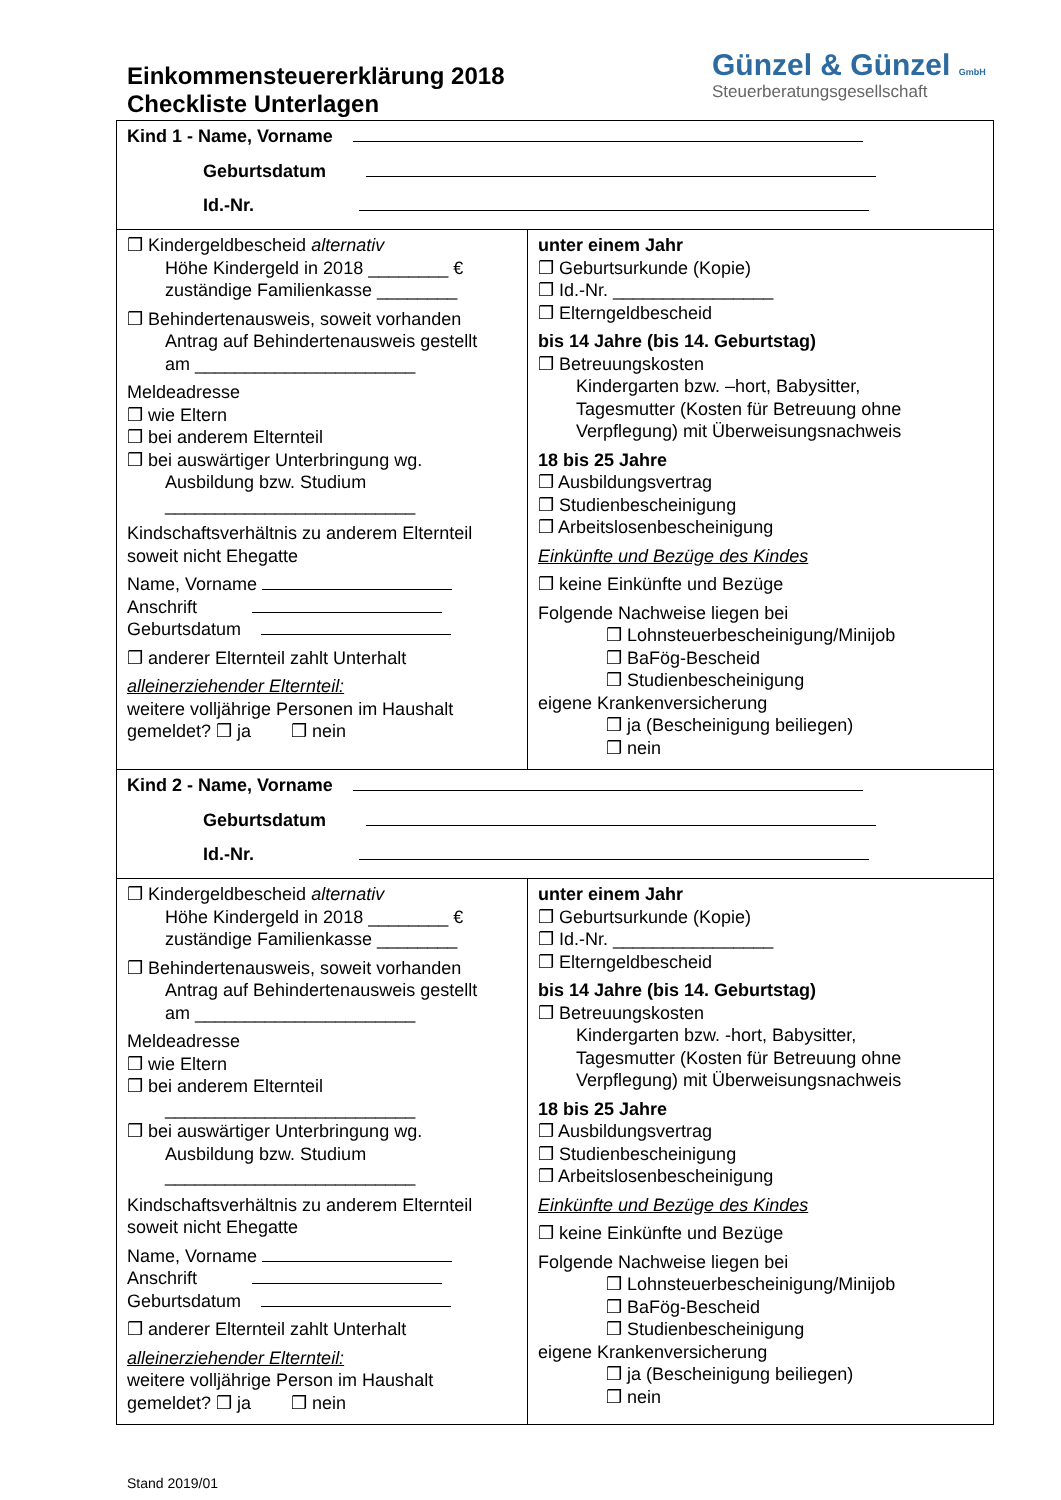Einkommensteuererklärung 2018
Checkliste Unterlagen
Günzel & Günzel GmbH
Steuerberatungsgesellschaft
| Kind 1 - Name, Vorname Geburtsdatum Id.-Nr. | |
| ❒ Kindergeldbescheid alternativ Höhe Kindergeld in 2018 ________ € zuständige Familienkasse ________ ❒ Behindertenausweis, soweit vorhanden Antrag auf Behindertenausweis gestellt am ______________________ Meldeadresse ❒ wie Eltern ❒ bei anderem Elternteil ❒ bei auswärtiger Unterbringung wg. Ausbildung bzw. Studium _________________________ Kindschaftsverhältnis zu anderem Elternteil soweit nicht Ehegatte Name, Vorname Anschrift Geburtsdatum ❒ anderer Elternteil zahlt Unterhalt alleinerziehender Elternteil: weitere volljährige Personen im Haushalt gemeldet? ❒ ja ❒ nein | unter einem Jahr ❒ Geburtsurkunde (Kopie) ❒ Id.-Nr. ________________ ❒ Elterngeldbescheid bis 14 Jahre (bis 14. Geburtstag) ❒ Betreuungskosten Kindergarten bzw. –hort, Babysitter, Tagesmutter (Kosten für Betreuung ohne Verpflegung) mit Überweisungsnachweis 18 bis 25 Jahre ❒ Ausbildungsvertrag ❒ Studienbescheinigung ❒ Arbeitslosenbescheinigung Einkünfte und Bezüge des Kindes ❒ keine Einkünfte und Bezüge Folgende Nachweise liegen bei ❒ Lohnsteuerbescheinigung/Minijob ❒ BaFög-Bescheid ❒ Studienbescheinigung eigene Krankenversicherung ❒ ja (Bescheinigung beiliegen) ❒ nein |
| Kind 2 - Name, Vorname Geburtsdatum Id.-Nr. | |
| ❒ Kindergeldbescheid alternativ Höhe Kindergeld in 2018 ________ € zuständige Familienkasse ________ ❒ Behindertenausweis, soweit vorhanden Antrag auf Behindertenausweis gestellt am ______________________ Meldeadresse ❒ wie Eltern ❒ bei anderem Elternteil _________________________ ❒ bei auswärtiger Unterbringung wg. Ausbildung bzw. Studium _________________________ Kindschaftsverhältnis zu anderem Elternteil soweit nicht Ehegatte Name, Vorname Anschrift Geburtsdatum ❒ anderer Elternteil zahlt Unterhalt alleinerziehender Elternteil: weitere volljährige Person im Haushalt gemeldet? ❒ ja ❒ nein | unter einem Jahr ❒ Geburtsurkunde (Kopie) ❒ Id.-Nr. ________________ ❒ Elterngeldbescheid bis 14 Jahre (bis 14. Geburtstag) ❒ Betreuungskosten Kindergarten bzw. -hort, Babysitter, Tagesmutter (Kosten für Betreuung ohne Verpflegung) mit Überweisungsnachweis 18 bis 25 Jahre ❒ Ausbildungsvertrag ❒ Studienbescheinigung ❒ Arbeitslosenbescheinigung Einkünfte und Bezüge des Kindes ❒ keine Einkünfte und Bezüge Folgende Nachweise liegen bei ❒ Lohnsteuerbescheinigung/Minijob ❒ BaFög-Bescheid ❒ Studienbescheinigung eigene Krankenversicherung ❒ ja (Bescheinigung beiliegen) ❒ nein |
Stand 2019/01